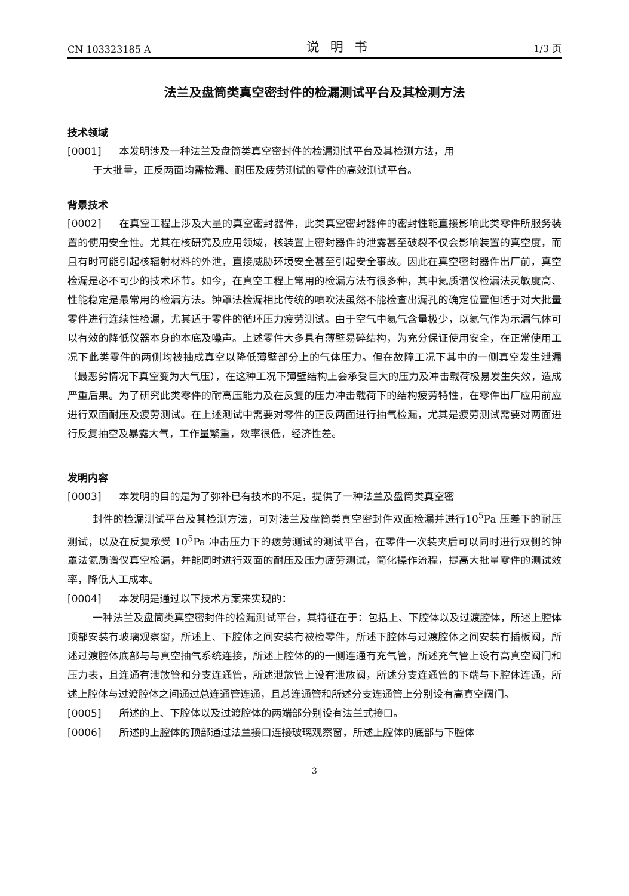CN 103323185 A 说明书 1/3 页
法兰及盘筒类真空密封件的检漏测试平台及其检测方法
技术领域
[0001] 本发明涉及一种法兰及盘筒类真空密封件的检漏测试平台及其检测方法，用
于大批量，正反两面均需检漏、耐压及疲劳测试的零件的高效测试平台。
背景技术
[0002] 在真空工程上涉及大量的真空密封器件，此类真空密封器件的密封性能直接影响此类零件所服务装置的使用安全性。尤其在核研究及应用领域，核装置上密封器件的泄露甚至破裂不仅会影响装置的真空度，而且有时可能引起核辐射材料的外泄，直接威胁环境安全甚至引起安全事故。因此在真空密封器件出厂前，真空检漏是必不可少的技术环节。如今，在真空工程上常用的检漏方法有很多种，其中氦质谱仪检漏法灵敏度高、性能稳定是最常用的检漏方法。钟罩法检漏相比传统的喷吹法虽然不能检查出漏孔的确定位置但适于对大批量零件进行连续性检漏，尤其适于零件的循环压力疲劳测试。由于空气中氦气含量极少，以氦气作为示漏气体可以有效的降低仪器本身的本底及噪声。上述零件大多具有薄壁易碎结构，为充分保证使用安全，在正常使用工况下此类零件的两侧均被抽成真空以降低薄壁部分上的气体压力。但在故障工况下其中的一侧真空发生泄漏（最恶劣情况下真空变为大气压），在这种工况下薄壁结构上会承受巨大的压力及冲击载荷极易发生失效，造成严重后果。为了研究此类零件的耐高压能力及在反复的压力冲击载荷下的结构疲劳特性，在零件出厂应用前应进行双面耐压及疲劳测试。在上述测试中需要对零件的正反两面进行抽气检漏，尤其是疲劳测试需要对两面进行反复抽空及暴露大气，工作量繁重，效率很低，经济性差。
发明内容
[0003] 本发明的目的是为了弥补已有技术的不足，提供了一种法兰及盘筒类真空密
封件的检漏测试平台及其检测方法，可对法兰及盘筒类真空密封件双面检漏并进行10<sup>5</sup>Pa 压差下的耐压测试，以及在反复承受 10<sup>5</sup>Pa 冲击压力下的疲劳测试的测试平台，在零件一次装夹后可以同时进行双侧的钟罩法氦质谱仪真空检漏，并能同时进行双面的耐压及压力疲劳测试，简化操作流程，提高大批量零件的测试效率，降低人工成本。
[0004] 本发明是通过以下技术方案来实现的：
一种法兰及盘筒类真空密封件的检漏测试平台，其特征在于：包括上、下腔体以及过渡腔体，所述上腔体顶部安装有玻璃观察窗，所述上、下腔体之间安装有被检零件，所述下腔体与过渡腔体之间安装有插板阀，所述过渡腔体底部与与真空抽气系统连接，所述上腔体的的一侧连通有充气管，所述充气管上设有高真空阀门和压力表，且连通有泄放管和分支连通管，所述泄放管上设有泄放阀，所述分支连通管的下端与下腔体连通，所述上腔体与过渡腔体之间通过总连通管连通，且总连通管和所述分支连通管上分别设有高真空阀门。
[0005] 所述的上、下腔体以及过渡腔体的两端部分别设有法兰式接口。
[0006] 所述的上腔体的顶部通过法兰接口连接玻璃观察窗，所述上腔体的底部与下腔体
3